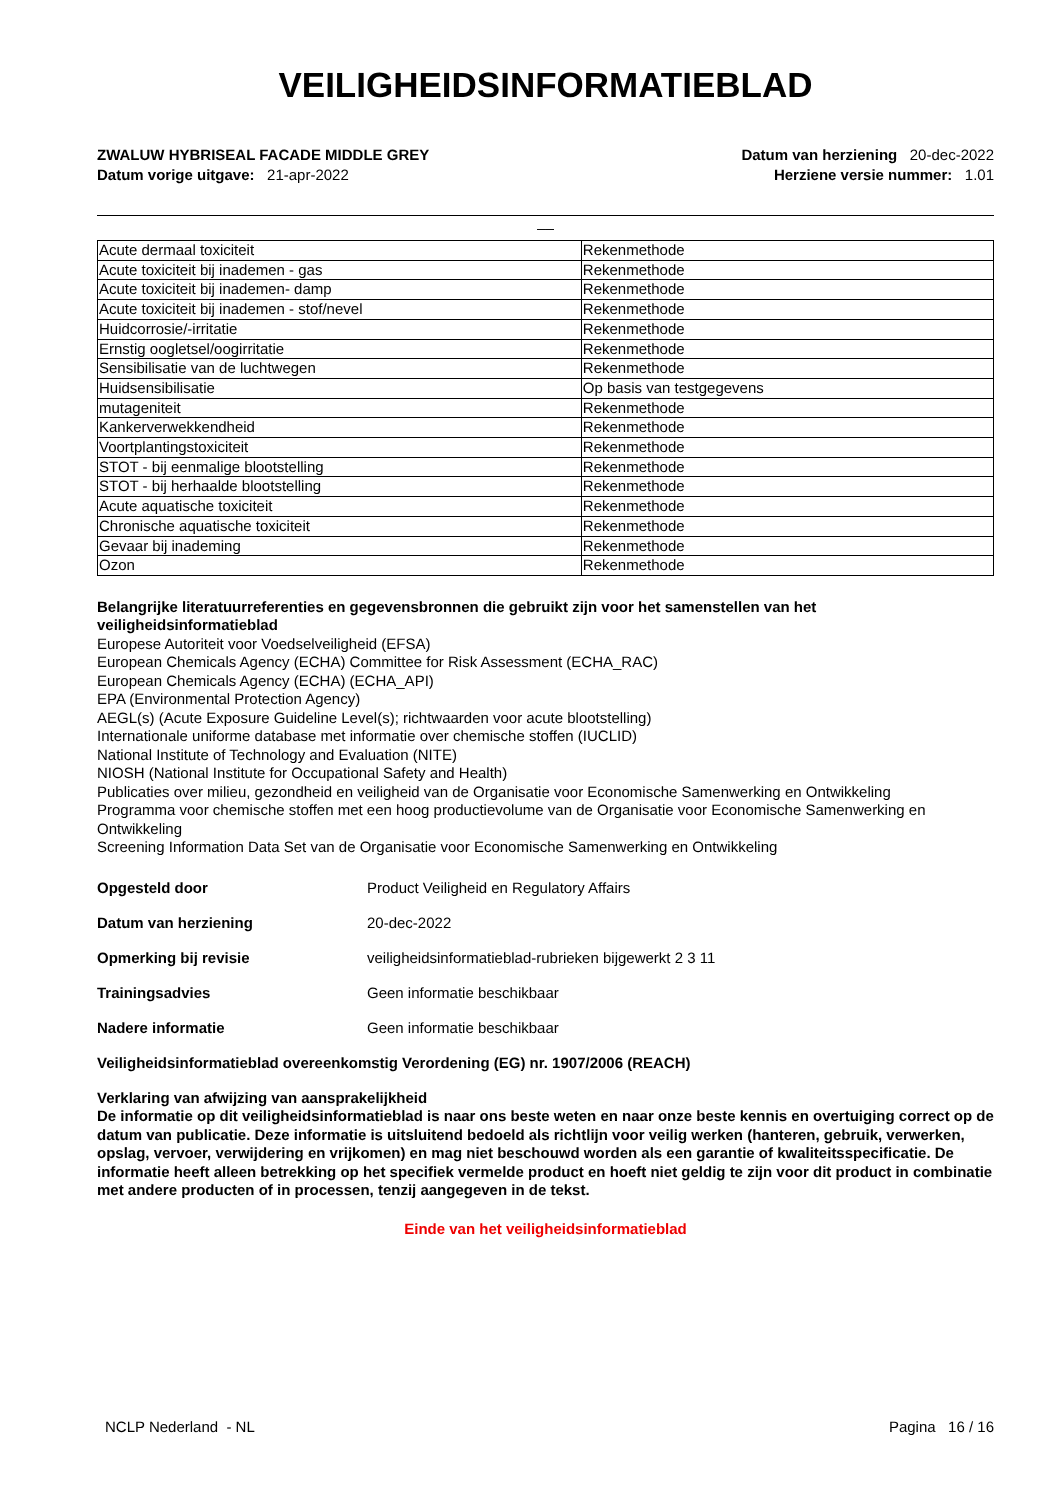VEILIGHEIDSINFORMATIEBLAD
ZWALUW HYBRISEAL FACADE MIDDLE GREY
Datum vorige uitgave: 21-apr-2022
Datum van herziening 20-dec-2022
Herziene versie nummer: 1.01
__
| Acute dermaal toxiciteit | Rekenmethode |
| Acute toxiciteit bij inademen - gas | Rekenmethode |
| Acute toxiciteit bij inademen- damp | Rekenmethode |
| Acute toxiciteit bij inademen - stof/nevel | Rekenmethode |
| Huidcorrosie/-irritatie | Rekenmethode |
| Ernstig oogletsel/oogirritatie | Rekenmethode |
| Sensibilisatie van de luchtwegen | Rekenmethode |
| Huidsensibilisatie | Op basis van testgegevens |
| mutageniteit | Rekenmethode |
| Kankerverwekkendheid | Rekenmethode |
| Voortplantingstoxiciteit | Rekenmethode |
| STOT - bij eenmalige blootstelling | Rekenmethode |
| STOT - bij herhaalde blootstelling | Rekenmethode |
| Acute aquatische toxiciteit | Rekenmethode |
| Chronische aquatische toxiciteit | Rekenmethode |
| Gevaar bij inademing | Rekenmethode |
| Ozon | Rekenmethode |
Belangrijke literatuurreferenties en gegevensbronnen die gebruikt zijn voor het samenstellen van het veiligheidsinformatieblad
Europese Autoriteit voor Voedselveiligheid (EFSA)
European Chemicals Agency (ECHA) Committee for Risk Assessment (ECHA_RAC)
European Chemicals Agency (ECHA) (ECHA_API)
EPA (Environmental Protection Agency)
AEGL(s) (Acute Exposure Guideline Level(s); richtwaarden voor acute blootstelling)
Internationale uniforme database met informatie over chemische stoffen (IUCLID)
National Institute of Technology and Evaluation (NITE)
NIOSH (National Institute for Occupational Safety and Health)
Publicaties over milieu, gezondheid en veiligheid van de Organisatie voor Economische Samenwerking en Ontwikkeling
Programma voor chemische stoffen met een hoog productievolume van de Organisatie voor Economische Samenwerking en Ontwikkeling
Screening Information Data Set van de Organisatie voor Economische Samenwerking en Ontwikkeling
Opgesteld door Product Veiligheid en Regulatory Affairs
Datum van herziening 20-dec-2022
Opmerking bij revisie veiligheidsinformatieblad-rubrieken bijgewerkt 2 3 11
Trainingsadvies Geen informatie beschikbaar
Nadere informatie Geen informatie beschikbaar
Veiligheidsinformatieblad overeenkomstig Verordening (EG) nr. 1907/2006 (REACH)
Verklaring van afwijzing van aansprakelijkheid
De informatie op dit veiligheidsinformatieblad is naar ons beste weten en naar onze beste kennis en overtuiging correct op de datum van publicatie. Deze informatie is uitsluitend bedoeld als richtlijn voor veilig werken (hanteren, gebruik, verwerken, opslag, vervoer, verwijdering en vrijkomen) en mag niet beschouwd worden als een garantie of kwaliteitsspecificatie. De informatie heeft alleen betrekking op het specifiek vermelde product en hoeft niet geldig te zijn voor dit product in combinatie met andere producten of in processen, tenzij aangegeven in de tekst.
Einde van het veiligheidsinformatieblad
NCLP Nederland - NL Pagina 16 / 16